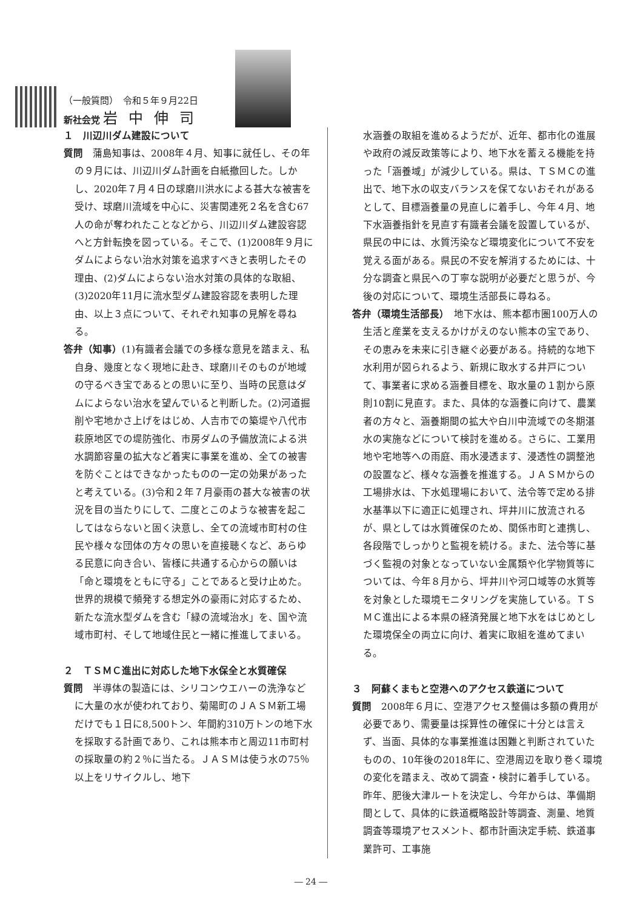（一般質問）　令和５年９月22日
新社会党 岩中伸司
１　川辺川ダム建設について
質問　蒲島知事は、2008年４月、知事に就任し、その年の９月には、川辺川ダム計画を白紙撤回した。しかし、2020年７月４日の球磨川洪水による甚大な被害を受け、球磨川流域を中心に、災害関連死２名を含む67人の命が奪われたことなどから、川辺川ダム建設容認へと方針転換を図っている。そこで、(1)2008年９月にダムによらない治水対策を追求すべきと表明したその理由、(2)ダムによらない治水対策の具体的な取組、(3)2020年11月に流水型ダム建設容認を表明した理由、以上３点について、それぞれ知事の見解を尋ねる。
答弁（知事）(1)有識者会議での多様な意見を踏まえ、私自身、幾度となく現地に赴き、球磨川そのものが地域の守るべき宝であるとの思いに至り、当時の民意はダムによらない治水を望んでいると判断した。(2)河道掘削や宅地かさ上げをはじめ、人吉市での築堤や八代市萩原地区での堤防強化、市房ダムの予備放流による洪水調節容量の拡大など着実に事業を進め、全ての被害を防ぐことはできなかったものの一定の効果があったと考えている。(3)令和２年７月豪雨の甚大な被害の状況を目の当たりにして、二度とこのような被害を起こしてはならないと固く決意し、全ての流域市町村の住民や様々な団体の方々の思いを直接聴くなど、あらゆる民意に向き合い、皆様に共通する心からの願いは「命と環境をともに守る」ことであると受け止めた。世界的規模で頻発する想定外の豪雨に対応するため、新たな流水型ダムを含む「緑の流域治水」を、国や流域市町村、そして地域住民と一緒に推進してまいる。
２　ＴＳＭＣ進出に対応した地下水保全と水質確保
質問　半導体の製造には、シリコンウエハーの洗浄などに大量の水が使われており、菊陽町のＪＡＳＭ新工場だけでも１日に8,500トン、年間約310万トンの地下水を採取する計画であり、これは熊本市と周辺11市町村の採取量の約２％に当たる。ＪＡＳＭは使う水の75％以上をリサイクルし、地下
水涵養の取組を進めるようだが、近年、都市化の進展や政府の減反政策等により、地下水を蓄える機能を持った「涵養域」が減少している。県は、ＴＳＭＣの進出で、地下水の収支バランスを保てないおそれがあるとして、目標涵養量の見直しに着手し、今年４月、地下水涵養指針を見直す有識者会議を設置しているが、県民の中には、水質汚染など環境変化について不安を覚える面がある。県民の不安を解消するためには、十分な調査と県民への丁寧な説明が必要だと思うが、今後の対応について、環境生活部長に尋ねる。
答弁（環境生活部長）　地下水は、熊本都市圏100万人の生活と産業を支えるかけがえのない熊本の宝であり、その恵みを未来に引き継ぐ必要がある。持続的な地下水利用が図られるよう、新規に取水する井戸について、事業者に求める涵養目標を、取水量の１割から原則10割に見直す。また、具体的な涵養に向けて、農業者の方々と、涵養期間の拡大や白川中流域での冬期湛水の実施などについて検討を進める。さらに、工業用地や宅地等への雨庭、雨水浸透ます、浸透性の調整池の設置など、様々な涵養を推進する。ＪＡＳＭからの工場排水は、下水処理場において、法令等で定める排水基準以下に適正に処理され、坪井川に放流されるが、県としては水質確保のため、関係市町と連携し、各段階でしっかりと監視を続ける。また、法令等に基づく監視の対象となっていない金属類や化学物質等については、今年８月から、坪井川や河口域等の水質等を対象とした環境モニタリングを実施している。ＴＳＭＣ進出による本県の経済発展と地下水をはじめとした環境保全の両立に向け、着実に取組を進めてまいる。
３　阿蘇くまもと空港へのアクセス鉄道について
質問　2008年６月に、空港アクセス整備は多額の費用が必要であり、需要量は採算性の確保に十分とは言えず、当面、具体的な事業推進は困難と判断されていたものの、10年後の2018年に、空港周辺を取り巻く環境の変化を踏まえ、改めて調査・検討に着手している。昨年、肥後大津ルートを決定し、今年からは、準備期間として、具体的に鉄道概略設計等調査、測量、地質調査等環境アセスメント、都市計画決定手続、鉄道事業許可、工事施
― 24 ―